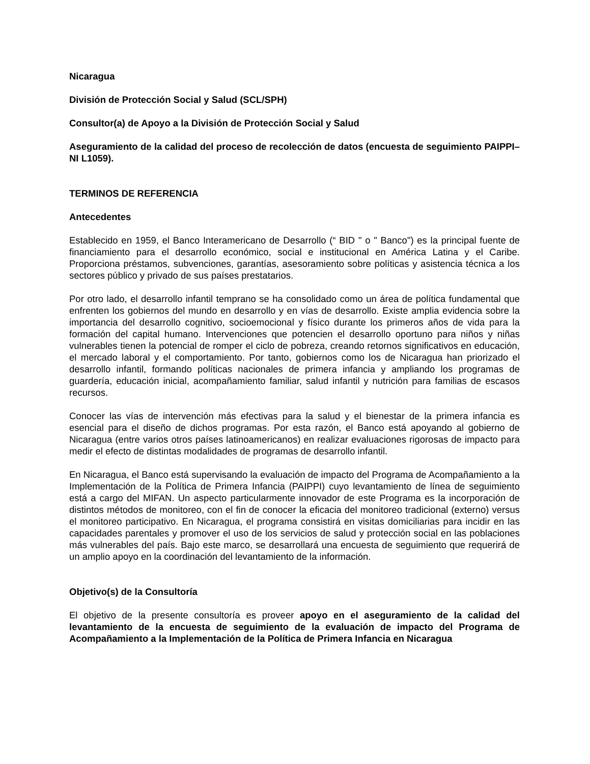Nicaragua
División de Protección Social y Salud (SCL/SPH)
Consultor(a) de Apoyo a la División de Protección Social y Salud
Aseguramiento de la calidad del proceso de recolección de datos (encuesta de seguimiento PAIPPI–NI L1059).
TERMINOS DE REFERENCIA
Antecedentes
Establecido en 1959, el Banco Interamericano de Desarrollo (“ BID " o " Banco") es la principal fuente de financiamiento para el desarrollo económico, social e institucional en América Latina y el Caribe. Proporciona préstamos, subvenciones, garantías, asesoramiento sobre políticas y asistencia técnica a los sectores público y privado de sus países prestatarios.
Por otro lado, el desarrollo infantil temprano se ha consolidado como un área de política fundamental que enfrenten los gobiernos del mundo en desarrollo y en vías de desarrollo. Existe amplia evidencia sobre la importancia del desarrollo cognitivo, socioemocional y físico durante los primeros años de vida para la formación del capital humano. Intervenciones que potencien el desarrollo oportuno para niños y niñas vulnerables tienen la potencial de romper el ciclo de pobreza, creando retornos significativos en educación, el mercado laboral y el comportamiento. Por tanto, gobiernos como los de Nicaragua han priorizado el desarrollo infantil, formando políticas nacionales de primera infancia y ampliando los programas de guardería, educación inicial, acompañamiento familiar, salud infantil y nutrición para familias de escasos recursos.
Conocer las vías de intervención más efectivas para la salud y el bienestar de la primera infancia es esencial para el diseño de dichos programas. Por esta razón, el Banco está apoyando al gobierno de Nicaragua (entre varios otros países latinoamericanos) en realizar evaluaciones rigorosas de impacto para medir el efecto de distintas modalidades de programas de desarrollo infantil.
En Nicaragua, el Banco está supervisando la evaluación de impacto del Programa de Acompañamiento a la Implementación de la Política de Primera Infancia (PAIPPI) cuyo levantamiento de línea de seguimiento está a cargo del MIFAN. Un aspecto particularmente innovador de este Programa es la incorporación de distintos métodos de monitoreo, con el fin de conocer la eficacia del monitoreo tradicional (externo) versus el monitoreo participativo. En Nicaragua, el programa consistirá en visitas domiciliarias para incidir en las capacidades parentales y promover el uso de los servicios de salud y protección social en las poblaciones más vulnerables del país. Bajo este marco, se desarrollará una encuesta de seguimiento que requerirá de un amplio apoyo en la coordinación del levantamiento de la información.
Objetivo(s) de la Consultoría
El objetivo de la presente consultoría es proveer apoyo en el aseguramiento de la calidad del levantamiento de la encuesta de seguimiento de la evaluación de impacto del Programa de Acompañamiento a la Implementación de la Política de Primera Infancia en Nicaragua